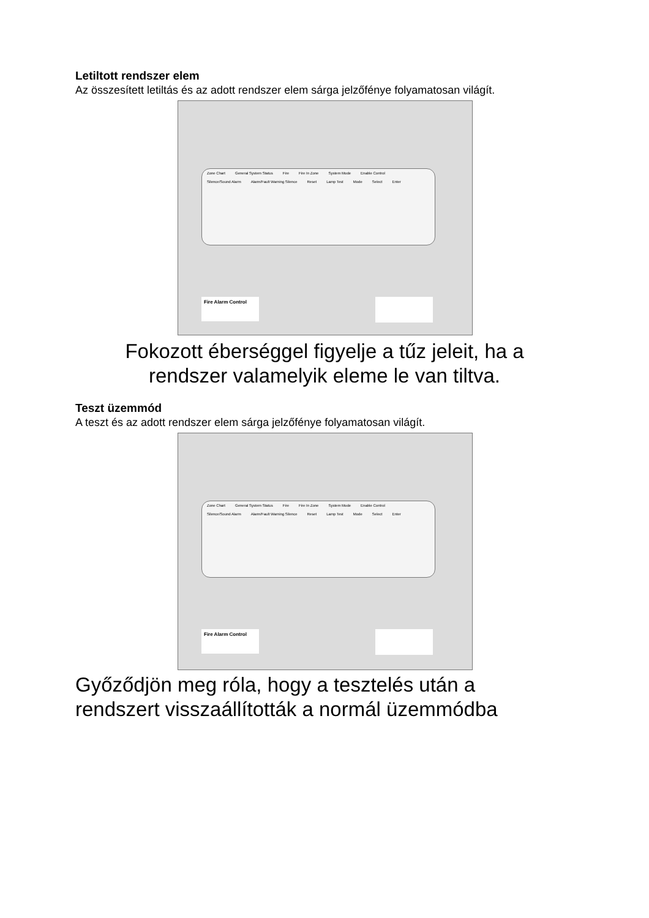Letiltott rendszer elem
Az összesített letiltás és az adott rendszer elem sárga jelzőfénye folyamatosan világít.
Zone Chart General System Status Fire Fire In Zone System Mode Enable Control
Silence/Sound Alarm Alarm/Fault Warning Silence Reset Lamp Test Mode Select Enter
Fire Alarm Control
Fokozott éberséggel figyelje a tűz jeleit, ha a
rendszer valamelyik eleme le van tiltva.
Teszt üzemmód
A teszt és az adott rendszer elem sárga jelzőfénye folyamatosan világít.
Zone Chart General System Status Fire Fire In Zone System Mode Enable Control
Silence/Sound Alarm Alarm/Fault Warning Silence Reset Lamp Test Mode Select Enter
Fire Alarm Control
Győződjön meg róla, hogy a tesztelés után a
rendszert visszaállították a normál üzemmódba